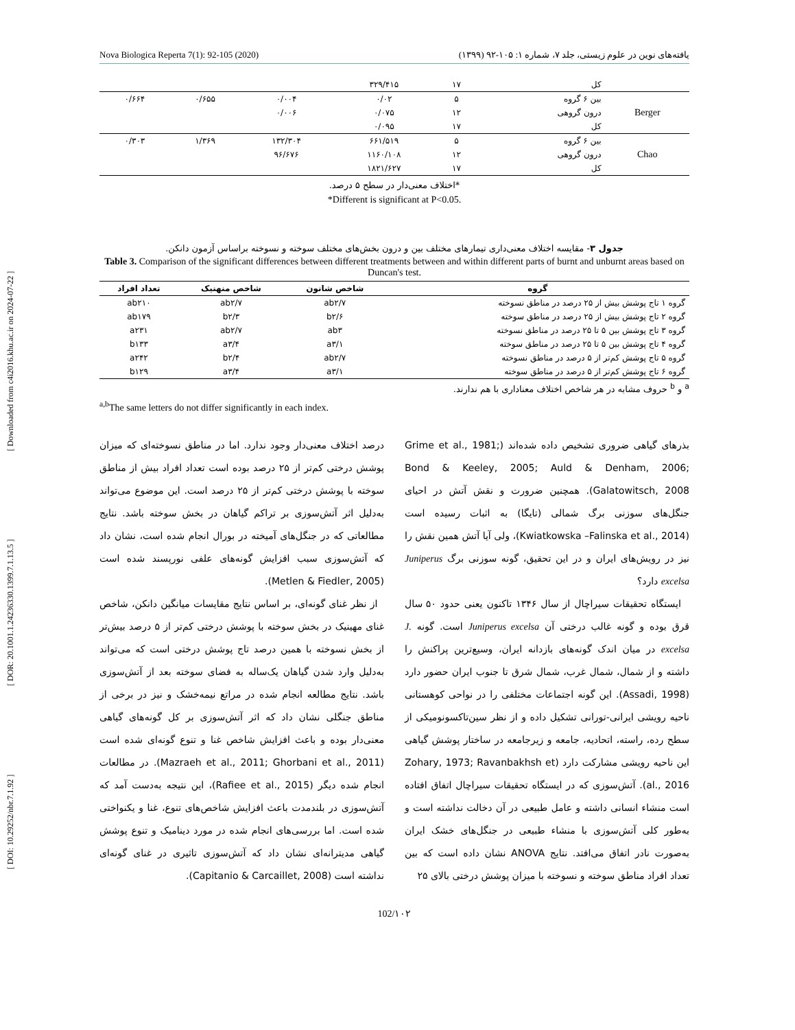[ DOI: 10.29252/nbr.7.1.92 ] [ DOR: 20.1001.1.24236330.1399.7.1.13.5 ] [ Downloaded from c4i2016.khu.ac.ir on 2024-07-22 ]
Nova Biologica Reperta 7(1): 92-105 (2020) یافته‌های نوین در علوم زیستی، جلد ۷، شماره ۱: ۱۰۵-۹۲ (۱۳۹۹)
| | کل | ۱۷ | ۳۲۹/۴۱۵ | | | |
| Berger | بین ۶ گروه | ۵ | ۰/۰۲ | ۰/۰۰۴ | ۰/۶۵۵ | ۰/۶۶۴ |
| | درون گروهی | ۱۲ | ۰/۰۷۵ | ۰/۰۰۶ | | |
| | کل | ۱۷ | ۰/۰۹۵ | | | |
| Chao | بین ۶ گروه | ۵ | ۶۶۱/۵۱۹ | ۱۳۲/۳۰۴ | ۱/۳۶۹ | ۰/۳۰۳ |
| | درون گروهی | ۱۲ | ۱۱۶۰/۱۰۸ | ۹۶/۶۷۶ | | |
| | کل | ۱۷ | ۱۸۲۱/۶۲۷ | | | |
*اختلاف معنی‌دار در سطح ۵ درصد.
*Different is significant at P<0.05.
جدول ۳- مقایسه اختلاف معنی‌داری تیمارهای مختلف بین و درون بخش‌های مختلف سوخته و نسوخته براساس آزمون دانکن.
Table 3. Comparison of the significant differences between different treatments between and within different parts of burnt and unburnt areas based on Duncan's test.
| گروه | شاخص شانون | شاخص منهنیک | تعداد افراد |
| --- | --- | --- | --- |
| گروه ۱ تاج پوشش بیش از ۲۵ درصد در مناطق نسوخته | ab۲/۷ | ab۲/۷ | ab۲۱۰ |
| گروه ۲ تاج پوشش بیش از ۲۵ درصد در مناطق سوخته | b۲/۶ | b۲/۳ | ab۱۷۹ |
| گروه ۳ تاج پوشش بین ۵ تا ۲۵ درصد در مناطق نسوخته | ab۳ | ab۲/۷ | a۲۳۱ |
| گروه ۴ تاج پوشش بین ۵ تا ۲۵ درصد در مناطق سوخته | a۳/۱ | a۳/۴ | b۱۳۳ |
| گروه ۵ تاج پوشش کم‌تر از ۵ درصد در مناطق نسوخته | ab۲/۷ | b۲/۴ | a۲۴۲ |
| گروه ۶ تاج پوشش کم‌تر از ۵ درصد در مناطق سوخته | a۳/۱ | a۳/۴ | b۱۲۹ |
<sup>a</sup> و <sup>b</sup> حروف مشابه در هر شاخص اختلاف معناداری با هم ندارند.
<sup>a,b</sup>The same letters do not differ significantly in each index.
بذرهای گیاهی ضروری تشخیص داده شده‌اند (Grime et al., 1981; Bond & Keeley, 2005; Auld & Denham, 2006; Galatowitsch, 2008). همچنین ضرورت و نقش آتش در احیای جنگل‌های سوزنی برگ شمالی (تایگا) به اثبات رسیده است (Kwiatkowska –Falinska et al., 2014)، ولی آیا آتش همین نقش را نیز در رویش‌های ایران و در این تحقیق، گونه سوزنی برگ Juniperus excelsa دارد؟
ایستگاه تحقیقات سیراچال از سال ۱۳۴۶ تاکنون یعنی حدود ۵۰ سال قرق بوده و گونه غالب درختی آن Juniperus excelsa است. گونه J. excelsa در میان اندک گونه‌های بازدانه ایران، وسیع‌ترین پراکنش را داشته و از شمال، شمال غرب، شمال شرق تا جنوب ایران حضور دارد (Assadi, 1998). این گونه اجتماعات مختلفی را در نواحی کوهستانی ناحیه رویشی ایرانی-تورانی تشکیل داده و از نظر سین‌تاکسونومیکی از سطح رده، راسته، اتحادیه، جامعه و زیرجامعه در ساختار پوشش گیاهی این ناحیه رویشی مشارکت دارد (Zohary, 1973; Ravanbakhsh et al., 2016). آتش‌سوزی که در ایستگاه تحقیقات سیراچال اتفاق افتاده است منشاء انسانی داشته و عامل طبیعی در آن دخالت نداشته است و به‌طور کلی آتش‌سوزی با منشاء طبیعی در جنگل‌های خشک ایران به‌صورت نادر اتفاق می‌افتد. نتایج ANOVA نشان داده است که بین تعداد افراد مناطق سوخته و نسوخته با میزان پوشش درختی بالای ۲۵
درصد اختلاف معنی‌دار وجود ندارد. اما در مناطق نسوخته‌ای که میزان پوشش درختی کم‌تر از ۲۵ درصد بوده است تعداد افراد بیش از مناطق سوخته با پوشش درختی کم‌تر از ۲۵ درصد است. این موضوع می‌تواند به‌دلیل اثر آتش‌سوزی بر تراکم گیاهان در بخش سوخته باشد. نتایج مطالعاتی که در جنگل‌های آمیخته در بورال انجام شده است، نشان داد که آتش‌سوزی سبب افزایش گونه‌های علفی نورپسند شده است (Metlen & Fiedler, 2005).
از نظر غنای گونه‌ای، بر اساس نتایج مقایسات میانگین دانکن، شاخص غنای مهینیک در بخش سوخته با پوشش درختی کم‌تر از ۵ درصد بیش‌تر از بخش نسوخته با همین درصد تاج پوشش درختی است که می‌تواند به‌دلیل وارد شدن گیاهان یک‌ساله به فضای سوخته بعد از آتش‌سوزی باشد. نتایج مطالعه انجام شده در مراتع نیمه‌خشک و نیز در برخی از مناطق جنگلی نشان داد که اثر آتش‌سوزی بر کل گونه‌های گیاهی معنی‌دار بوده و باعث افزایش شاخص غنا و تنوع گونه‌ای شده است (Mazraeh et al., 2011; Ghorbani et al., 2011). در مطالعات انجام شده دیگر (Rafiee et al., 2015)، این نتیجه به‌دست آمد که آتش‌سوزی در بلندمدت باعث افزایش شاخص‌های تنوع، غنا و یکنواختی شده است. اما بررسی‌های انجام شده در مورد دینامیک و تنوع پوشش گیاهی مدیترانه‌ای نشان داد که آتش‌سوزی تاثیری در غنای گونه‌ای نداشته است (Capitanio & Carcaillet, 2008).
102/۱۰۲